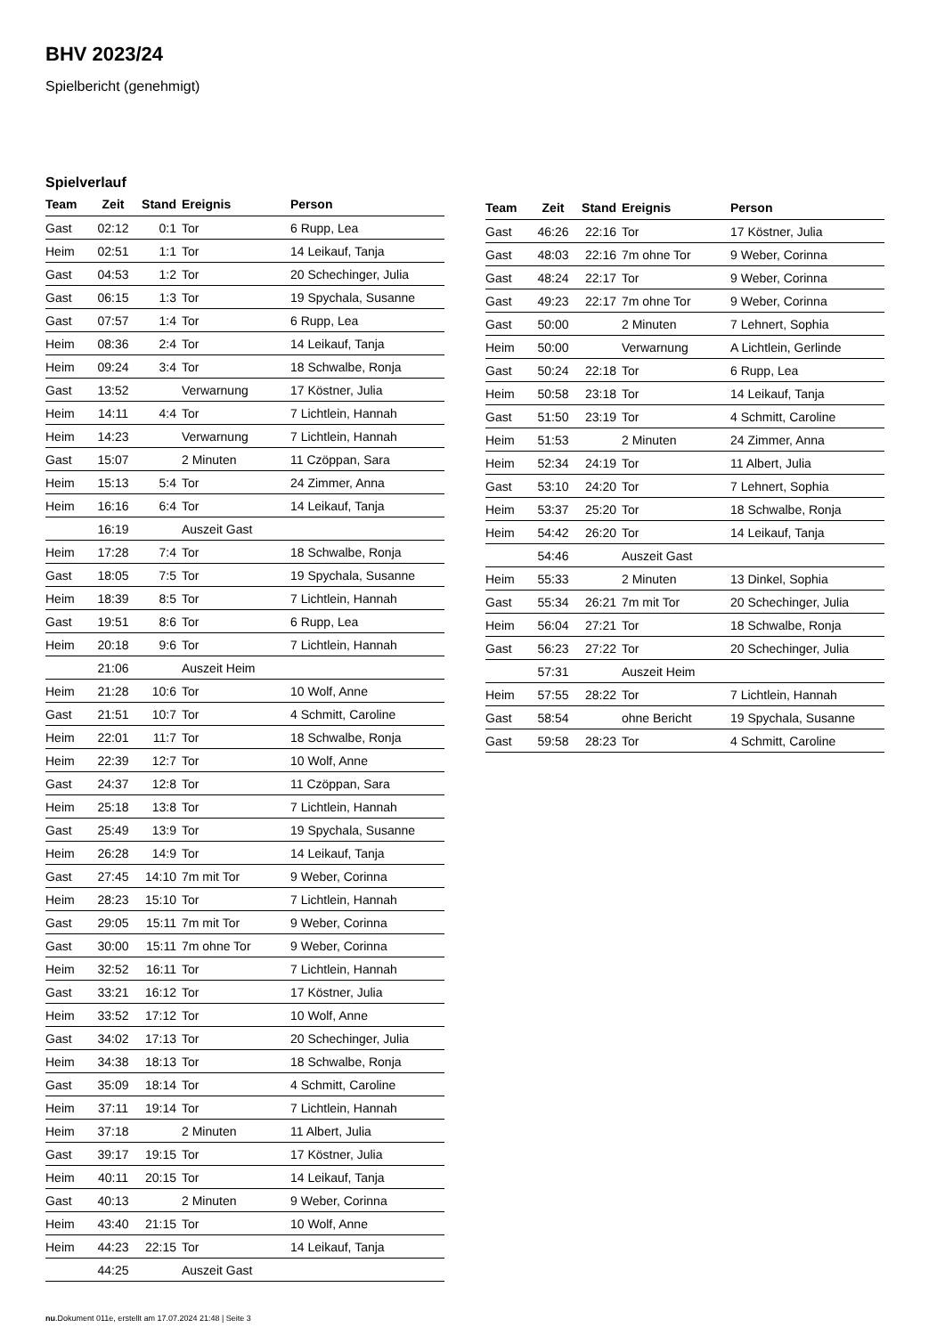BHV 2023/24
Spielbericht (genehmigt)
Spielverlauf
| Team | Zeit | Stand | Ereignis | Person |
| --- | --- | --- | --- | --- |
| Gast | 02:12 | 0:1 | Tor | 6 Rupp, Lea |
| Heim | 02:51 | 1:1 | Tor | 14 Leikauf, Tanja |
| Gast | 04:53 | 1:2 | Tor | 20 Schechinger, Julia |
| Gast | 06:15 | 1:3 | Tor | 19 Spychala, Susanne |
| Gast | 07:57 | 1:4 | Tor | 6 Rupp, Lea |
| Heim | 08:36 | 2:4 | Tor | 14 Leikauf, Tanja |
| Heim | 09:24 | 3:4 | Tor | 18 Schwalbe, Ronja |
| Gast | 13:52 | | Verwarnung | 17 Köstner, Julia |
| Heim | 14:11 | 4:4 | Tor | 7 Lichtlein, Hannah |
| Heim | 14:23 | | Verwarnung | 7 Lichtlein, Hannah |
| Gast | 15:07 | | 2 Minuten | 11 Czöppan, Sara |
| Heim | 15:13 | 5:4 | Tor | 24 Zimmer, Anna |
| Heim | 16:16 | 6:4 | Tor | 14 Leikauf, Tanja |
| | 16:19 | | Auszeit Gast | |
| Heim | 17:28 | 7:4 | Tor | 18 Schwalbe, Ronja |
| Gast | 18:05 | 7:5 | Tor | 19 Spychala, Susanne |
| Heim | 18:39 | 8:5 | Tor | 7 Lichtlein, Hannah |
| Gast | 19:51 | 8:6 | Tor | 6 Rupp, Lea |
| Heim | 20:18 | 9:6 | Tor | 7 Lichtlein, Hannah |
| | 21:06 | | Auszeit Heim | |
| Heim | 21:28 | 10:6 | Tor | 10 Wolf, Anne |
| Gast | 21:51 | 10:7 | Tor | 4 Schmitt, Caroline |
| Heim | 22:01 | 11:7 | Tor | 18 Schwalbe, Ronja |
| Heim | 22:39 | 12:7 | Tor | 10 Wolf, Anne |
| Gast | 24:37 | 12:8 | Tor | 11 Czöppan, Sara |
| Heim | 25:18 | 13:8 | Tor | 7 Lichtlein, Hannah |
| Gast | 25:49 | 13:9 | Tor | 19 Spychala, Susanne |
| Heim | 26:28 | 14:9 | Tor | 14 Leikauf, Tanja |
| Gast | 27:45 | 14:10 | 7m mit Tor | 9 Weber, Corinna |
| Heim | 28:23 | 15:10 | Tor | 7 Lichtlein, Hannah |
| Gast | 29:05 | 15:11 | 7m mit Tor | 9 Weber, Corinna |
| Gast | 30:00 | 15:11 | 7m ohne Tor | 9 Weber, Corinna |
| Heim | 32:52 | 16:11 | Tor | 7 Lichtlein, Hannah |
| Gast | 33:21 | 16:12 | Tor | 17 Köstner, Julia |
| Heim | 33:52 | 17:12 | Tor | 10 Wolf, Anne |
| Gast | 34:02 | 17:13 | Tor | 20 Schechinger, Julia |
| Heim | 34:38 | 18:13 | Tor | 18 Schwalbe, Ronja |
| Gast | 35:09 | 18:14 | Tor | 4 Schmitt, Caroline |
| Heim | 37:11 | 19:14 | Tor | 7 Lichtlein, Hannah |
| Heim | 37:18 | | 2 Minuten | 11 Albert, Julia |
| Gast | 39:17 | 19:15 | Tor | 17 Köstner, Julia |
| Heim | 40:11 | 20:15 | Tor | 14 Leikauf, Tanja |
| Gast | 40:13 | | 2 Minuten | 9 Weber, Corinna |
| Heim | 43:40 | 21:15 | Tor | 10 Wolf, Anne |
| Heim | 44:23 | 22:15 | Tor | 14 Leikauf, Tanja |
| | 44:25 | | Auszeit Gast | |
| Team | Zeit | Stand | Ereignis | Person |
| --- | --- | --- | --- | --- |
| Gast | 46:26 | 22:16 | Tor | 17 Köstner, Julia |
| Gast | 48:03 | 22:16 | 7m ohne Tor | 9 Weber, Corinna |
| Gast | 48:24 | 22:17 | Tor | 9 Weber, Corinna |
| Gast | 49:23 | 22:17 | 7m ohne Tor | 9 Weber, Corinna |
| Gast | 50:00 | | 2 Minuten | 7 Lehnert, Sophia |
| Heim | 50:00 | | Verwarnung | A Lichtlein, Gerlinde |
| Gast | 50:24 | 22:18 | Tor | 6 Rupp, Lea |
| Heim | 50:58 | 23:18 | Tor | 14 Leikauf, Tanja |
| Gast | 51:50 | 23:19 | Tor | 4 Schmitt, Caroline |
| Heim | 51:53 | | 2 Minuten | 24 Zimmer, Anna |
| Heim | 52:34 | 24:19 | Tor | 11 Albert, Julia |
| Gast | 53:10 | 24:20 | Tor | 7 Lehnert, Sophia |
| Heim | 53:37 | 25:20 | Tor | 18 Schwalbe, Ronja |
| Heim | 54:42 | 26:20 | Tor | 14 Leikauf, Tanja |
| | 54:46 | | Auszeit Gast | |
| Heim | 55:33 | | 2 Minuten | 13 Dinkel, Sophia |
| Gast | 55:34 | 26:21 | 7m mit Tor | 20 Schechinger, Julia |
| Heim | 56:04 | 27:21 | Tor | 18 Schwalbe, Ronja |
| Gast | 56:23 | 27:22 | Tor | 20 Schechinger, Julia |
| | 57:31 | | Auszeit Heim | |
| Heim | 57:55 | 28:22 | Tor | 7 Lichtlein, Hannah |
| Gast | 58:54 | | ohne Bericht | 19 Spychala, Susanne |
| Gast | 59:58 | 28:23 | Tor | 4 Schmitt, Caroline |
nu.Dokument 011e, erstellt am 17.07.2024 21:48 | Seite 3